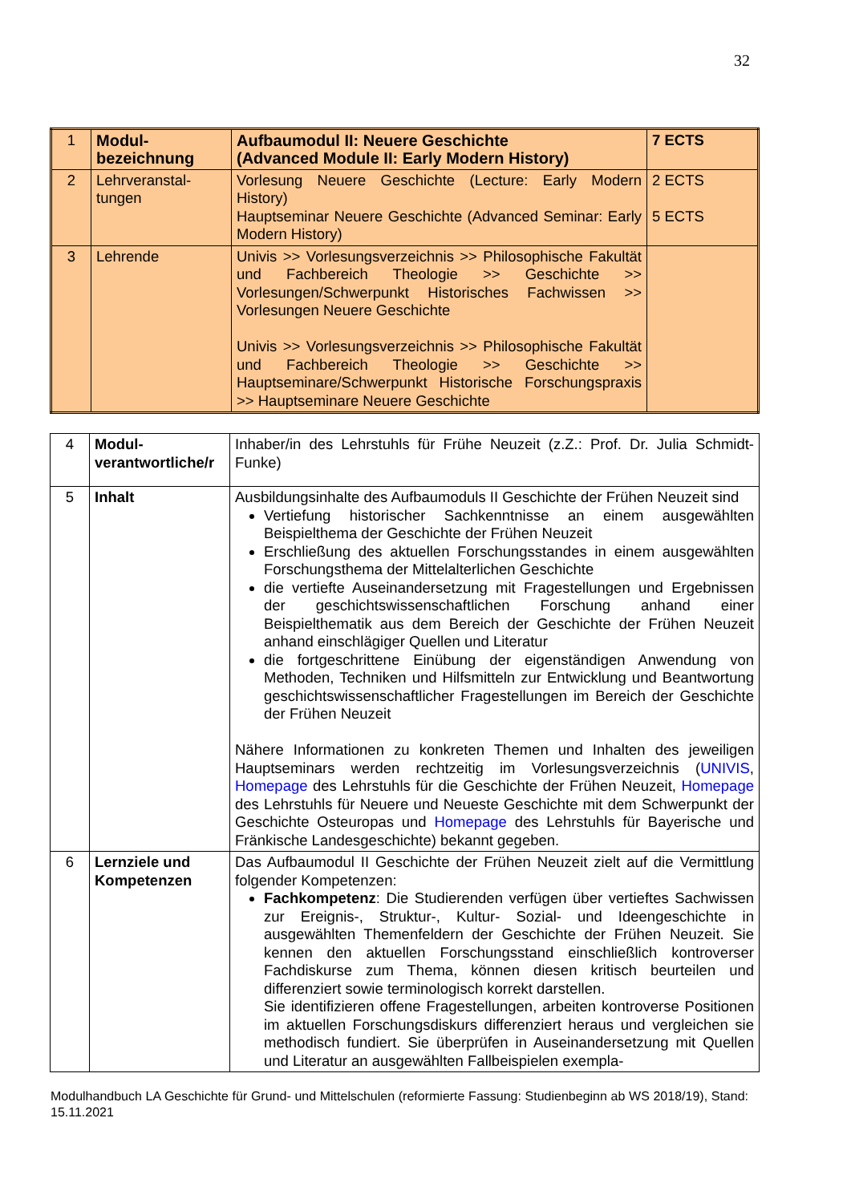32
| 1 | Modul- bezeichnung | Aufbaumodul II: Neuere Geschichte (Advanced Module II: Early Modern History) | 7 ECTS |
| 2 | Lehrveranstal- tungen | Vorlesung Neuere Geschichte (Lecture: Early Modern History) Hauptseminar Neuere Geschichte (Advanced Seminar: Early Modern History) | 2 ECTS 5 ECTS |
| 3 | Lehrende | Univis >> Vorlesungsverzeichnis >> Philosophische Fakultät und Fachbereich Theologie >> Geschichte >> Vorlesungen/Schwerpunkt Historisches Fachwissen >> Vorlesungen Neuere Geschichte Univis >> Vorlesungsverzeichnis >> Philosophische Fakultät und Fachbereich Theologie >> Geschichte >> Hauptseminare/Schwerpunkt Historische Forschungspraxis >> Hauptseminare Neuere Geschichte | |
| 4 | Modul- verantwortliche/r | Inhaber/in des Lehrstuhls für Frühe Neuzeit (z.Z.: Prof. Dr. Julia Schmidt-Funke) |
| 5 | Inhalt | Ausbildungsinhalte des Aufbaumoduls II Geschichte der Frühen Neuzeit sind Vertiefung historischer Sachkenntnisse an einem ausgewählten Beispielthema der Geschichte der Frühen Neuzeit Erschließung des aktuellen Forschungsstandes in einem ausgewählten Forschungsthema der Mittelalterlichen Geschichte die vertiefte Auseinandersetzung mit Fragestellungen und Ergebnissen der geschichtswissenschaftlichen Forschung anhand einer Beispielthematik aus dem Bereich der Geschichte der Frühen Neuzeit anhand einschlägiger Quellen und Literatur die fortgeschrittene Einübung der eigenständigen Anwendung von Methoden, Techniken und Hilfsmitteln zur Entwicklung und Beantwortung geschichtswissenschaftlicher Fragestellungen im Bereich der Geschichte der Frühen Neuzeit Nähere Informationen zu konkreten Themen und Inhalten des jeweiligen Hauptseminars werden rechtzeitig im Vorlesungsverzeichnis ( UNIVIS , Homepage des Lehrstuhls für die Geschichte der Frühen Neuzeit, Homepage des Lehrstuhls für Neuere und Neueste Geschichte mit dem Schwerpunkt der Geschichte Osteuropas und Homepage des Lehrstuhls für Bayerische und Fränkische Landesgeschichte) bekannt gegeben. |
| 6 | Lernziele und Kompetenzen | Das Aufbaumodul II Geschichte der Frühen Neuzeit zielt auf die Vermittlung folgender Kompetenzen: Fachkompetenz : Die Studierenden verfügen über vertieftes Sachwissen zur Ereignis-, Struktur-, Kultur- Sozial- und Ideengeschichte in ausgewählten Themenfeldern der Geschichte der Frühen Neuzeit. Sie kennen den aktuellen Forschungsstand einschließlich kontroverser Fachdiskurse zum Thema, können diesen kritisch beurteilen und differenziert sowie terminologisch korrekt darstellen. Sie identifizieren offene Fragestellungen, arbeiten kontroverse Positionen im aktuellen Forschungsdiskurs differenziert heraus und vergleichen sie methodisch fundiert. Sie überprüfen in Auseinandersetzung mit Quellen und Literatur an ausgewählten Fallbeispielen exempla- |
Modulhandbuch LA Geschichte für Grund- und Mittelschulen (reformierte Fassung: Studienbeginn ab WS 2018/19), Stand: 15.11.2021